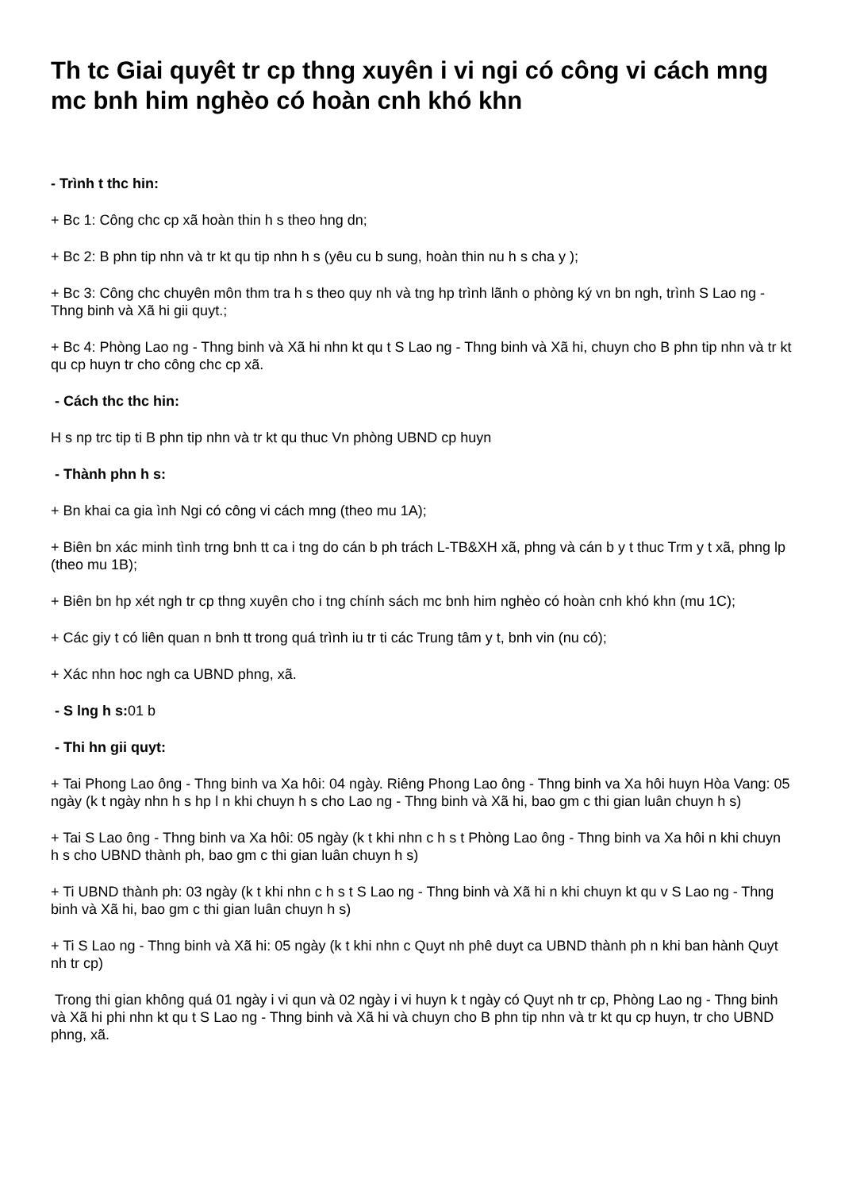Th tc Giai quyêt tr cp thng xuyên i vi ngi có công vi cách mng mc bnh him nghèo có hoàn cnh khó khn
- Trình t thc hin:
+ Bc 1: Công chc cp xã hoàn thin h s theo hng dn;
+ Bc 2: B phn tip nhn và tr kt qu tip nhn h s (yêu cu b sung, hoàn thin nu h s cha y );
+ Bc 3: Công chc chuyên môn thm tra h s theo quy nh và tng hp trình lãnh o phòng ký vn bn ngh, trình S Lao ng - Thng binh và Xã hi gii quyt.;
+ Bc 4: Phòng Lao ng - Thng binh và Xã hi nhn kt qu t S Lao ng - Thng binh và Xã hi, chuyn cho B phn tip nhn và tr kt qu cp huyn tr cho công chc cp xã.
- Cách thc thc hin:
H s np trc tip ti B phn tip nhn và tr kt qu thuc Vn phòng UBND cp huyn
- Thành phn h s:
+ Bn khai ca gia ình Ngi có công vi cách mng (theo mu 1A);
+ Biên bn xác minh tình trng bnh tt ca i tng do cán b ph trách L-TB&XH xã, phng và cán b y t thuc Trm y t xã, phng lp (theo mu 1B);
+ Biên bn hp xét ngh tr cp thng xuyên cho i tng chính sách mc bnh him nghèo có hoàn cnh khó khn (mu 1C);
+ Các giy t có liên quan n bnh tt trong quá trình iu tr ti các Trung tâm y t, bnh vin (nu có);
+ Xác nhn hoc ngh ca UBND phng, xã.
- S lng h s: 01 b
- Thi hn gii quyt:
+ Tai Phong Lao ông - Thng binh va Xa hôi: 04 ngày. Riêng Phong Lao ông - Thng binh va Xa hôi huyn Hòa Vang: 05 ngày (k t ngày nhn h s hp l n khi chuyn h s cho Lao ng - Thng binh và Xã hi, bao gm c thi gian luân chuyn h s)
+ Tai S Lao ông - Thng binh va Xa hôi: 05 ngày (k t khi nhn c h s t Phòng Lao ông - Thng binh va Xa hôi n khi chuyn h s cho UBND thành ph, bao gm c thi gian luân chuyn h s)
+ Ti UBND thành ph: 03 ngày (k t khi nhn c h s t S Lao ng - Thng binh và Xã hi n khi chuyn kt qu v S Lao ng - Thng binh và Xã hi, bao gm c thi gian luân chuyn h s)
+ Ti S Lao ng - Thng binh và Xã hi: 05 ngày (k t khi nhn c Quyt nh phê duyt ca UBND thành ph n khi ban hành Quyt nh tr cp)
Trong thi gian không quá 01 ngày i vi qun và 02 ngày i vi huyn k t ngày có Quyt nh tr cp, Phòng Lao ng - Thng binh và Xã hi phi nhn kt qu t S Lao ng - Thng binh và Xã hi và chuyn cho B phn tip nhn và tr kt qu cp huyn, tr cho UBND phng, xã.